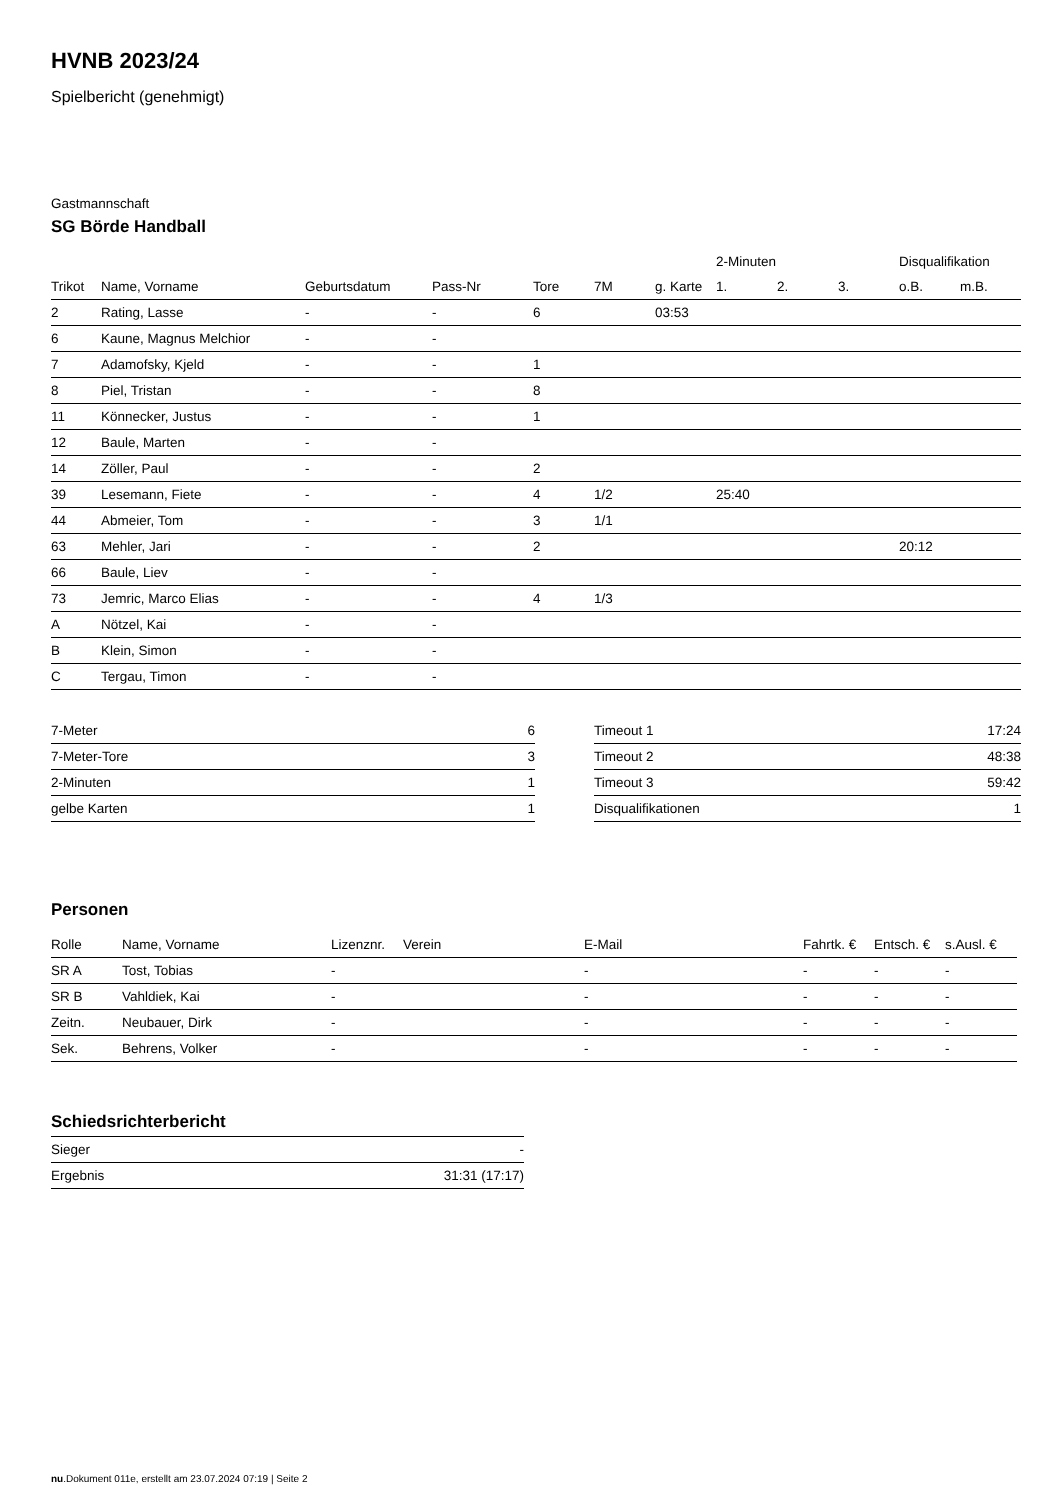HVNB 2023/24
Spielbericht (genehmigt)
Gastmannschaft
SG Börde Handball
| | | | | | | | 2-Minuten | | | Disqualifikation | |
| --- | --- | --- | --- | --- | --- | --- | --- | --- | --- | --- | --- |
| Trikot | Name, Vorname | Geburtsdatum | Pass-Nr | Tore | 7M | g. Karte | 1. | 2. | 3. | o.B. | m.B. |
| 2 | Rating, Lasse | - | - | 6 | | 03:53 | | | | | |
| 6 | Kaune, Magnus Melchior | - | - | | | | | | | | |
| 7 | Adamofsky, Kjeld | - | - | 1 | | | | | | | |
| 8 | Piel, Tristan | - | - | 8 | | | | | | | |
| 11 | Könnecker, Justus | - | - | 1 | | | | | | | |
| 12 | Baule, Marten | - | - | | | | | | | | |
| 14 | Zöller, Paul | - | - | 2 | | | | | | | |
| 39 | Lesemann, Fiete | - | - | 4 | 1/2 | | 25:40 | | | | |
| 44 | Abmeier, Tom | - | - | 3 | 1/1 | | | | | | |
| 63 | Mehler, Jari | - | - | 2 | | | | | | 20:12 | |
| 66 | Baule, Liev | - | - | | | | | | | | |
| 73 | Jemric, Marco Elias | - | - | 4 | 1/3 | | | | | | |
| A | Nötzel, Kai | - | - | | | | | | | | |
| B | Klein, Simon | - | - | | | | | | | | |
| C | Tergau, Timon | - | - | | | | | | | | |
| 7-Meter | 6 |
| 7-Meter-Tore | 3 |
| 2-Minuten | 1 |
| gelbe Karten | 1 |
| Timeout 1 | 17:24 |
| Timeout 2 | 48:38 |
| Timeout 3 | 59:42 |
| Disqualifikationen | 1 |
Personen
| Rolle | Name, Vorname | Lizenznr. | Verein | E-Mail | Fahrtk. € | Entsch. € | s.Ausl. € |
| --- | --- | --- | --- | --- | --- | --- | --- |
| SR A | Tost, Tobias | - | | - | - | - | - |
| SR B | Vahldiek, Kai | - | | - | - | - | - |
| Zeitn. | Neubauer, Dirk | - | | - | - | - | - |
| Sek. | Behrens, Volker | - | | - | - | - | - |
Schiedsrichterbericht
| Sieger | - |
| Ergebnis | 31:31 (17:17) |
nu.Dokument 011e, erstellt am 23.07.2024 07:19 | Seite 2